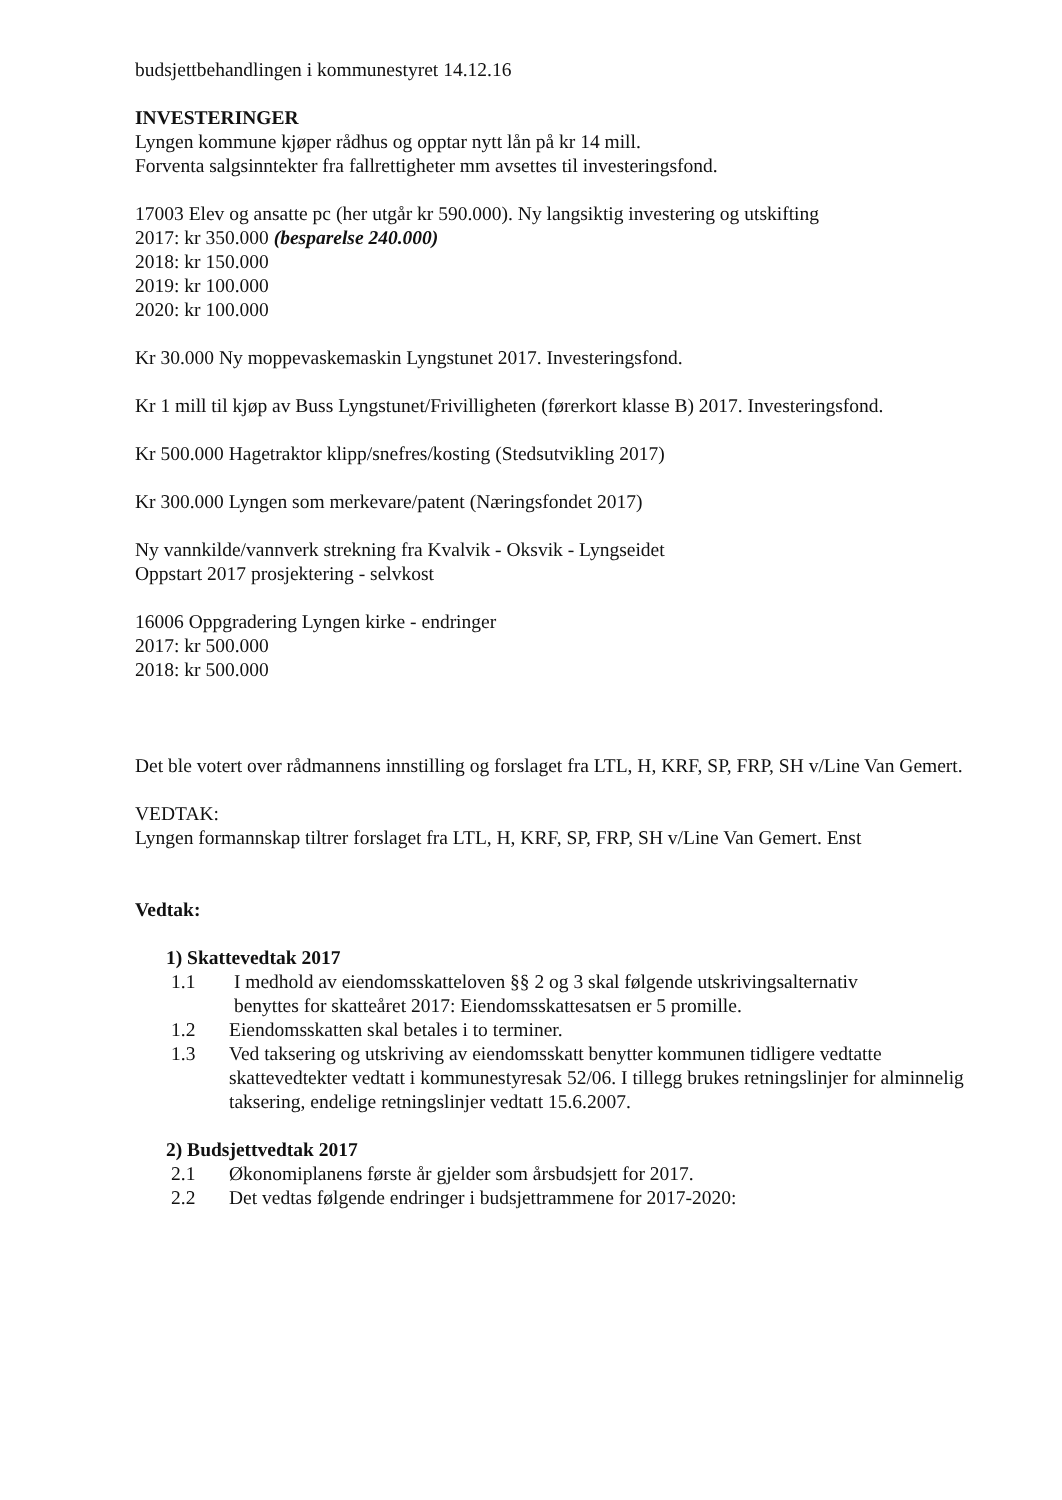budsjettbehandlingen i kommunestyret 14.12.16
INVESTERINGER
Lyngen kommune kjøper rådhus og opptar nytt lån på kr 14 mill.
Forventa salgsinntekter fra fallrettigheter mm avsettes til investeringsfond.
17003 Elev og ansatte pc (her utgår kr 590.000). Ny langsiktig investering og utskifting
2017: kr 350.000 (besparelse 240.000)
2018: kr 150.000
2019: kr 100.000
2020: kr 100.000
Kr 30.000 Ny moppevaskemaskin Lyngstunet 2017. Investeringsfond.
Kr 1 mill til kjøp av Buss Lyngstunet/Frivilligheten (førerkort klasse B) 2017. Investeringsfond.
Kr 500.000 Hagetraktor klipp/snefres/kosting (Stedsutvikling 2017)
Kr 300.000 Lyngen som merkevare/patent (Næringsfondet 2017)
Ny vannkilde/vannverk strekning fra Kvalvik - Oksvik - Lyngseidet
Oppstart 2017 prosjektering - selvkost
16006 Oppgradering Lyngen kirke - endringer
2017: kr 500.000
2018: kr 500.000
Det ble votert over rådmannens innstilling og forslaget fra LTL, H, KRF, SP, FRP, SH v/Line Van Gemert.
VEDTAK:
Lyngen formannskap tiltrer forslaget fra LTL, H, KRF, SP, FRP, SH v/Line Van Gemert. Enst
Vedtak:
1) Skattevedtak 2017
1.1 I medhold av eiendomsskatteloven §§ 2 og 3 skal følgende utskrivingsalternativ
benyttes for skatteåret 2017: Eiendomsskattesatsen er 5 promille.
1.2 Eiendomsskatten skal betales i to terminer.
1.3 Ved taksering og utskriving av eiendomsskatt benytter kommunen tidligere vedtatte skattevedtekter vedtatt i kommunestyresak 52/06. I tillegg brukes retningslinjer for alminnelig taksering, endelige retningslinjer vedtatt 15.6.2007.
2) Budsjettvedtak 2017
2.1 Økonomiplanens første år gjelder som årsbudsjett for 2017.
2.2 Det vedtas følgende endringer i budsjettrammene for 2017-2020: